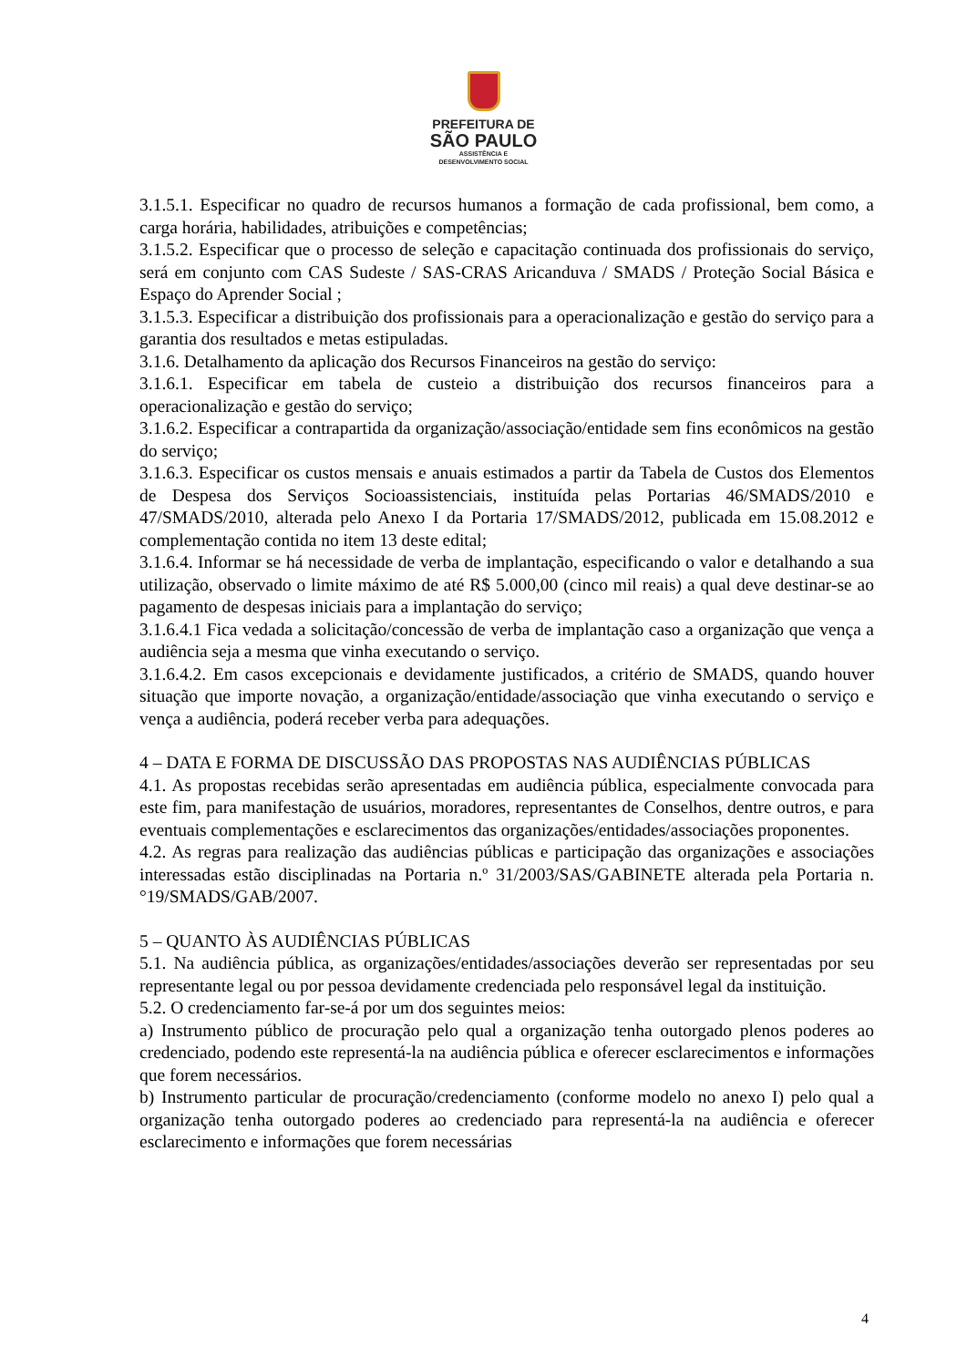PREFEITURA DE
SÃO PAULO
ASSISTÊNCIA E
DESENVOLVIMENTO SOCIAL
3.1.5.1. Especificar no quadro de recursos humanos a formação de cada profissional, bem como, a carga horária, habilidades, atribuições e competências;
3.1.5.2. Especificar que o processo de seleção e capacitação continuada dos profissionais do serviço, será em conjunto com CAS Sudeste / SAS-CRAS Aricanduva / SMADS / Proteção Social Básica e Espaço do Aprender Social ;
3.1.5.3. Especificar a distribuição dos profissionais para a operacionalização e gestão do serviço para a garantia dos resultados e metas estipuladas.
3.1.6. Detalhamento da aplicação dos Recursos Financeiros na gestão do serviço:
3.1.6.1. Especificar em tabela de custeio a distribuição dos recursos financeiros para a operacionalização e gestão do serviço;
3.1.6.2. Especificar a contrapartida da organização/associação/entidade sem fins econômicos na gestão do serviço;
3.1.6.3. Especificar os custos mensais e anuais estimados a partir da Tabela de Custos dos Elementos de Despesa dos Serviços Socioassistenciais, instituída pelas Portarias 46/SMADS/2010 e 47/SMADS/2010, alterada pelo Anexo I da Portaria 17/SMADS/2012, publicada em 15.08.2012 e complementação contida no item 13 deste edital;
3.1.6.4. Informar se há necessidade de verba de implantação, especificando o valor e detalhando a sua utilização, observado o limite máximo de até R$ 5.000,00 (cinco mil reais) a qual deve destinar-se ao pagamento de despesas iniciais para a implantação do serviço;
3.1.6.4.1 Fica vedada a solicitação/concessão de verba de implantação caso a organização que vença a audiência seja a mesma que vinha executando o serviço.
3.1.6.4.2. Em casos excepcionais e devidamente justificados, a critério de SMADS, quando houver situação que importe novação, a organização/entidade/associação que vinha executando o serviço e vença a audiência, poderá receber verba para adequações.
4 – DATA E FORMA DE DISCUSSÃO DAS PROPOSTAS NAS AUDIÊNCIAS PÚBLICAS
4.1. As propostas recebidas serão apresentadas em audiência pública, especialmente convocada para este fim, para manifestação de usuários, moradores, representantes de Conselhos, dentre outros, e para eventuais complementações e esclarecimentos das organizações/entidades/associações proponentes.
4.2. As regras para realização das audiências públicas e participação das organizações e associações interessadas estão disciplinadas na Portaria n.º 31/2003/SAS/GABINETE alterada pela Portaria n.°19/SMADS/GAB/2007.
5 – QUANTO ÀS AUDIÊNCIAS PÚBLICAS
5.1. Na audiência pública, as organizações/entidades/associações deverão ser representadas por seu representante legal ou por pessoa devidamente credenciada pelo responsável legal da instituição.
5.2. O credenciamento far-se-á por um dos seguintes meios:
a) Instrumento público de procuração pelo qual a organização tenha outorgado plenos poderes ao credenciado, podendo este representá-la na audiência pública e oferecer esclarecimentos e informações que forem necessários.
b) Instrumento particular de procuração/credenciamento (conforme modelo no anexo I) pelo qual a organização tenha outorgado poderes ao credenciado para representá-la na audiência e oferecer esclarecimento e informações que forem necessárias
4